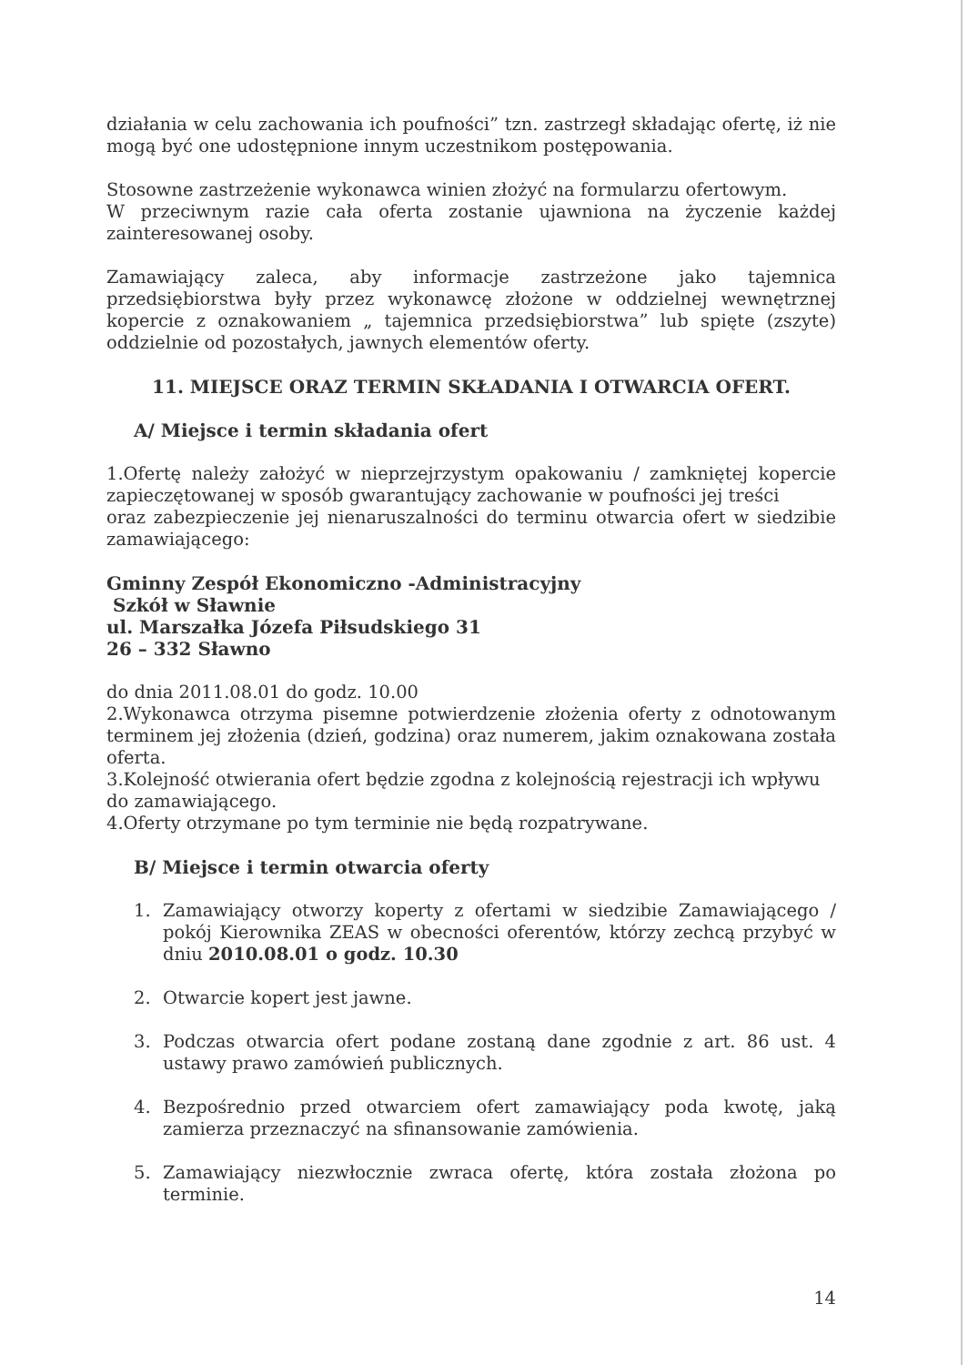działania w celu zachowania ich poufności” tzn. zastrzegł składając ofertę, iż nie mogą być one udostępnione innym uczestnikom postępowania.
Stosowne zastrzeżenie wykonawca winien złożyć na formularzu ofertowym.
W przeciwnym razie cała oferta zostanie ujawniona na życzenie każdej zainteresowanej osoby.
Zamawiający zaleca, aby informacje zastrzeżone jako tajemnica przedsiębiorstwa były przez wykonawcę złożone w oddzielnej wewnętrznej kopercie z oznakowaniem „ tajemnica przedsiębiorstwa” lub spięte (zszyte) oddzielnie od pozostałych, jawnych elementów oferty.
11. MIEJSCE ORAZ TERMIN SKŁADANIA I OTWARCIA OFERT.
A/ Miejsce i termin składania ofert
1.Ofertę należy założyć w nieprzejrzystym opakowaniu / zamkniętej kopercie zapieczętowanej w sposób gwarantujący zachowanie w poufności jej treści
oraz zabezpieczenie jej nienaruszalności do terminu otwarcia ofert w siedzibie zamawiającego:
Gminny Zespół Ekonomiczno -Administracyjny
Szkół w Sławnie
ul. Marszałka Józefa Piłsudskiego 31
26 – 332 Sławno
do dnia 2011.08.01 do godz. 10.00
2.Wykonawca otrzyma pisemne potwierdzenie złożenia oferty z odnotowanym terminem jej złożenia (dzień, godzina) oraz numerem, jakim oznakowana została oferta.
3.Kolejność otwierania ofert będzie zgodna z kolejnością rejestracji ich wpływu
do zamawiającego.
4.Oferty otrzymane po tym terminie nie będą rozpatrywane.
B/ Miejsce i termin otwarcia oferty
1. Zamawiający otworzy koperty z ofertami w siedzibie Zamawiającego / pokój Kierownika ZEAS w obecności oferentów, którzy zechcą przybyć w dniu 2010.08.01 o godz. 10.30
2. Otwarcie kopert jest jawne.
3. Podczas otwarcia ofert podane zostaną dane zgodnie z art. 86 ust. 4 ustawy prawo zamówień publicznych.
4. Bezpośrednio przed otwarciem ofert zamawiający poda kwotę, jaką zamierza przeznaczyć na sfinansowanie zamówienia.
5. Zamawiający niezwłocznie zwraca ofertę, która została złożona po terminie.
14